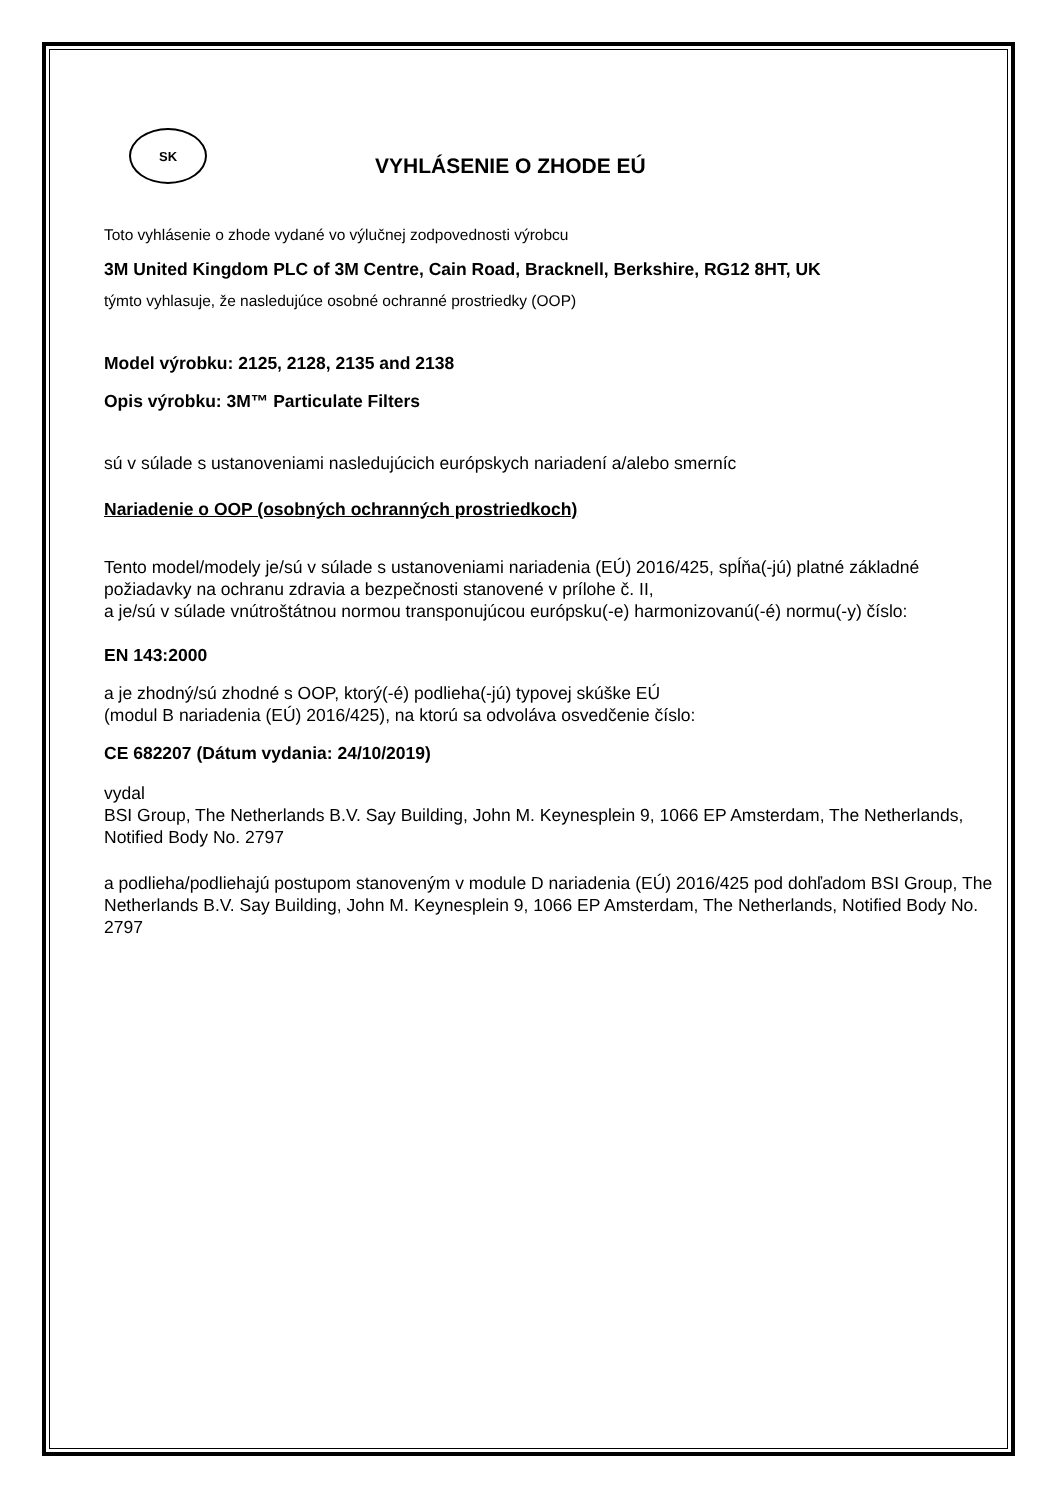SK
VYHLÁSENIE O ZHODE EÚ
Toto vyhlásenie o zhode vydané vo výlučnej zodpovednosti výrobcu
3M United Kingdom PLC of 3M Centre, Cain Road, Bracknell, Berkshire, RG12 8HT, UK
týmto vyhlasuje, že nasledujúce osobné ochranné prostriedky (OOP)
Model výrobku: 2125, 2128, 2135 and 2138
Opis výrobku: 3M™ Particulate Filters
sú v súlade s ustanoveniami nasledujúcich európskych nariadení a/alebo smerníc
Nariadenie o OOP (osobných ochranných prostriedkoch)
Tento model/modely je/sú v súlade s ustanoveniami nariadenia (EÚ) 2016/425, spĺňa(-jú) platné základné požiadavky na ochranu zdravia a bezpečnosti stanovené v prílohe č. II,
a je/sú v súlade vnútroštátnou normou transponujúcou európsku(-e) harmonizovanú(-é) normu(-y) číslo:
EN 143:2000
a je zhodný/sú zhodné s OOP, ktorý(-é) podlieha(-jú) typovej skúške EÚ
(modul B nariadenia (EÚ) 2016/425), na ktorú sa odvoláva osvedčenie číslo:
CE 682207 (Dátum vydania: 24/10/2019)
vydal
BSI Group, The Netherlands B.V. Say Building, John M. Keynesplein 9, 1066 EP Amsterdam, The Netherlands, Notified Body No. 2797
a podlieha/podliehajú postupom stanoveným v module D nariadenia (EÚ) 2016/425 pod dohľadom BSI Group, The Netherlands B.V. Say Building, John M. Keynesplein 9, 1066 EP Amsterdam, The Netherlands, Notified Body No. 2797